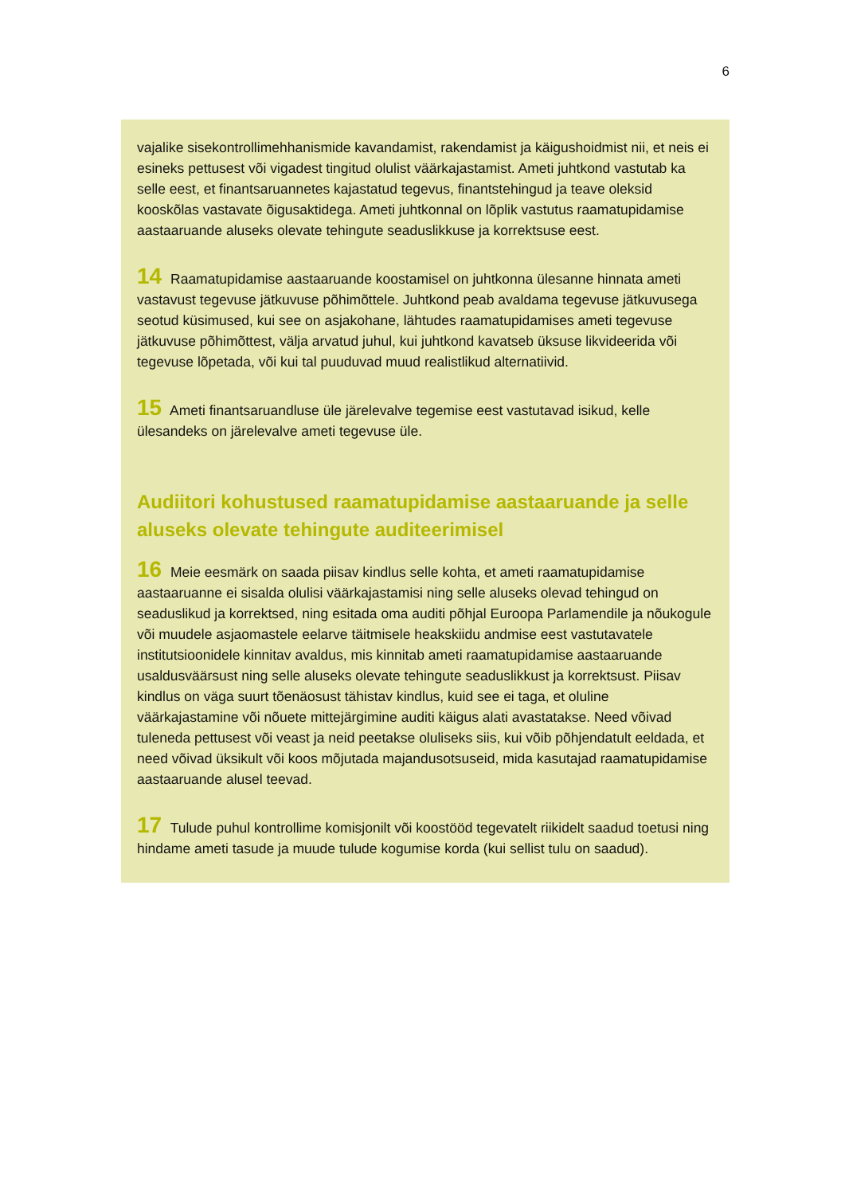6
vajalike sisekontrollimehhanismide kavandamist, rakendamist ja käigushoidmist nii, et neis ei esineks pettusest või vigadest tingitud olulist väärkajastamist. Ameti juhtkond vastutab ka selle eest, et finantsaruannetes kajastatud tegevus, finantstehingud ja teave oleksid kooskõlas vastavate õigusaktidega. Ameti juhtkonnal on lõplik vastutus raamatupidamise aastaaruande aluseks olevate tehingute seaduslikkuse ja korrektsuse eest.
14 Raamatupidamise aastaaruande koostamisel on juhtkonna ülesanne hinnata ameti vastavust tegevuse jätkuvuse põhimõttele. Juhtkond peab avaldama tegevuse jätkuvusega seotud küsimused, kui see on asjakohane, lähtudes raamatupidamises ameti tegevuse jätkuvuse põhimõttest, välja arvatud juhul, kui juhtkond kavatseb üksuse likvideerida või tegevuse lõpetada, või kui tal puuduvad muud realistlikud alternatiivid.
15 Ameti finantsaruandluse üle järelevalve tegemise eest vastutavad isikud, kelle ülesandeks on järelevalve ameti tegevuse üle.
Audiitori kohustused raamatupidamise aastaaruande ja selle aluseks olevate tehingute auditeerimisel
16 Meie eesmärk on saada piisav kindlus selle kohta, et ameti raamatupidamise aastaaruanne ei sisalda olulisi väärkajastamisi ning selle aluseks olevad tehingud on seaduslikud ja korrektsed, ning esitada oma auditi põhjal Euroopa Parlamendile ja nõukogule või muudele asjaomastele eelarve täitmisele heakskiidu andmise eest vastutavatele institutsioonidele kinnitav avaldus, mis kinnitab ameti raamatupidamise aastaaruande usaldusväärsust ning selle aluseks olevate tehingute seaduslikkust ja korrektsust. Piisav kindlus on väga suurt tõenäosust tähistav kindlus, kuid see ei taga, et oluline väärkajastamine või nõuete mittejärgimine auditi käigus alati avastatakse. Need võivad tuleneda pettusest või veast ja neid peetakse oluliseks siis, kui võib põhjendatult eeldada, et need võivad üksikult või koos mõjutada majandusotsuseid, mida kasutajad raamatupidamise aastaaruande alusel teevad.
17 Tulude puhul kontrollime komisjonilt või koostööd tegevatelt riikidelt saadud toetusi ning hindame ameti tasude ja muude tulude kogumise korda (kui sellist tulu on saadud).